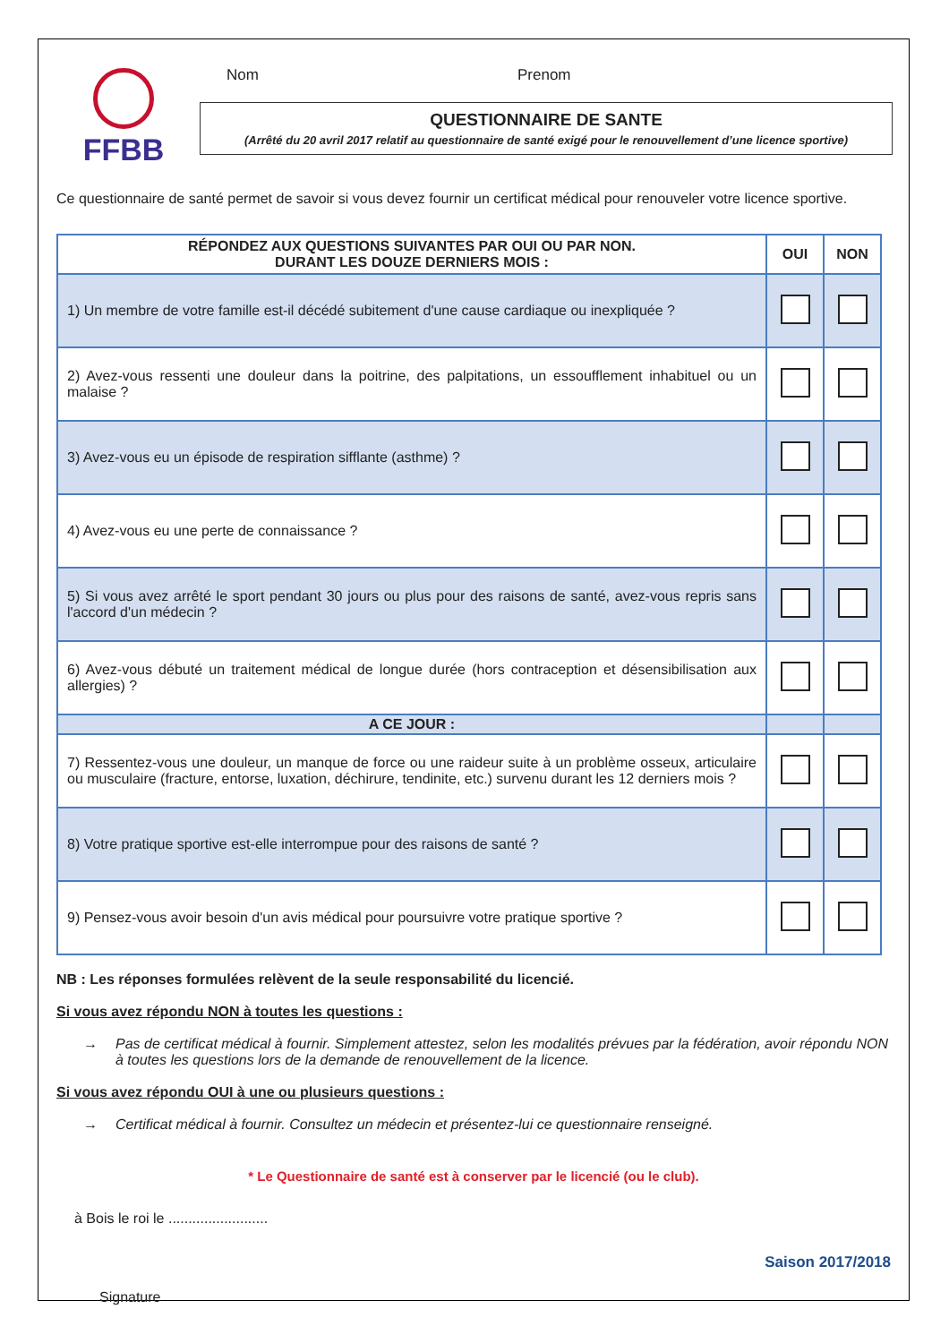FFBB
Nom Prenom
QUESTIONNAIRE DE SANTE
(Arrêté du 20 avril 2017 relatif au questionnaire de santé exigé pour le renouvellement d’une licence sportive)
Ce questionnaire de santé permet de savoir si vous devez fournir un certificat médical pour renouveler votre licence sportive.
| RÉPONDEZ AUX QUESTIONS SUIVANTES PAR OUI OU PAR NON. DURANT LES DOUZE DERNIERS MOIS : | OUI | NON |
| --- | --- | --- |
| 1) Un membre de votre famille est-il décédé subitement d'une cause cardiaque ou inexpliquée ? | | |
| 2) Avez-vous ressenti une douleur dans la poitrine, des palpitations, un essoufflement inhabituel ou un malaise ? | | |
| 3) Avez-vous eu un épisode de respiration sifflante (asthme) ? | | |
| 4) Avez-vous eu une perte de connaissance ? | | |
| 5) Si vous avez arrêté le sport pendant 30 jours ou plus pour des raisons de santé, avez-vous repris sans l'accord d'un médecin ? | | |
| 6) Avez-vous débuté un traitement médical de longue durée (hors contraception et désensibilisation aux allergies) ? | | |
| A CE JOUR : | | |
| 7) Ressentez-vous une douleur, un manque de force ou une raideur suite à un problème osseux, articulaire ou musculaire (fracture, entorse, luxation, déchirure, tendinite, etc.) survenu durant les 12 derniers mois ? | | |
| 8) Votre pratique sportive est-elle interrompue pour des raisons de santé ? | | |
| 9) Pensez-vous avoir besoin d'un avis médical pour poursuivre votre pratique sportive ? | | |
NB : Les réponses formulées relèvent de la seule responsabilité du licencié.
Si vous avez répondu NON à toutes les questions :
→ Pas de certificat médical à fournir. Simplement attestez, selon les modalités prévues par la fédération, avoir répondu NON à toutes les questions lors de la demande de renouvellement de la licence.
Si vous avez répondu OUI à une ou plusieurs questions :
→ Certificat médical à fournir. Consultez un médecin et présentez-lui ce questionnaire renseigné.
* Le Questionnaire de santé est à conserver par le licencié (ou le club).
à Bois le roi le .........................
Saison 2017/2018
Signature